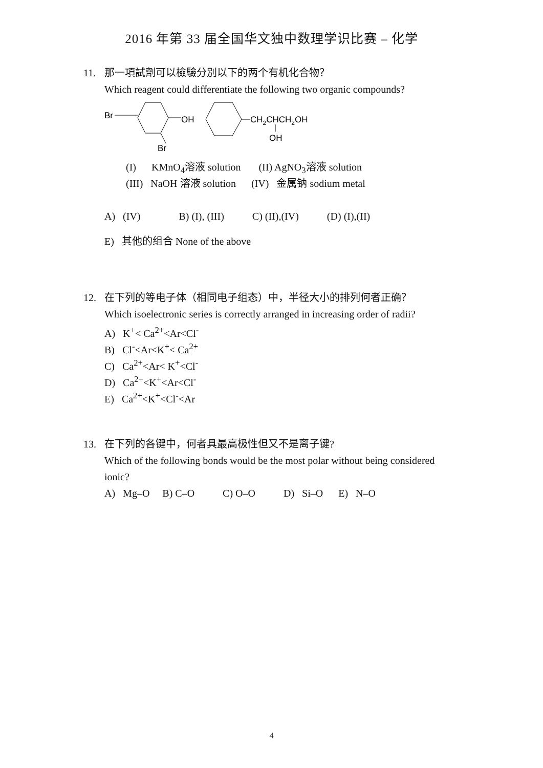2016 年第 33 届全国华文独中数理学识比赛 – 化学
11. 那一項試劑可以檢驗分別以下的两个有机化合物？
Which reagent could differentiate the following two organic compounds?
Br
OH
Br
CH2CHCH2OH
OH
(I) KMnO<sub>4</sub>溶液 solution (II) AgNO<sub>3</sub>溶液 solution
(III) NaOH 溶液 solution (IV) 金属钠 sodium metal
A) (IV) B) (I), (III) C) (II),(IV) (D) (I),(II)
E) 其他的组合 None of the above
12. 在下列的等电子体（相同电子组态）中，半径大小的排列何者正确？
Which isoelectronic series is correctly arranged in increasing order of radii?
A) K<sup>+</sup>< Ca<sup>2+</sup><Ar<Cl<sup>-</sup>
B) Cl<sup>-</sup><Ar<K<sup>+</sup>< Ca<sup>2+</sup>
C) Ca<sup>2+</sup><Ar< K<sup>+</sup><Cl<sup>-</sup>
D) Ca<sup>2+</sup><K<sup>+</sup><Ar<Cl<sup>-</sup>
E) Ca<sup>2+</sup><K<sup>+</sup><Cl<sup>-</sup><Ar
13. 在下列的各键中，何者具最高极性但又不是离子键?
Which of the following bonds would be the most polar without being considered
ionic?
A) Mg–O B) C–O C) O–O D) Si–O E) N–O
4